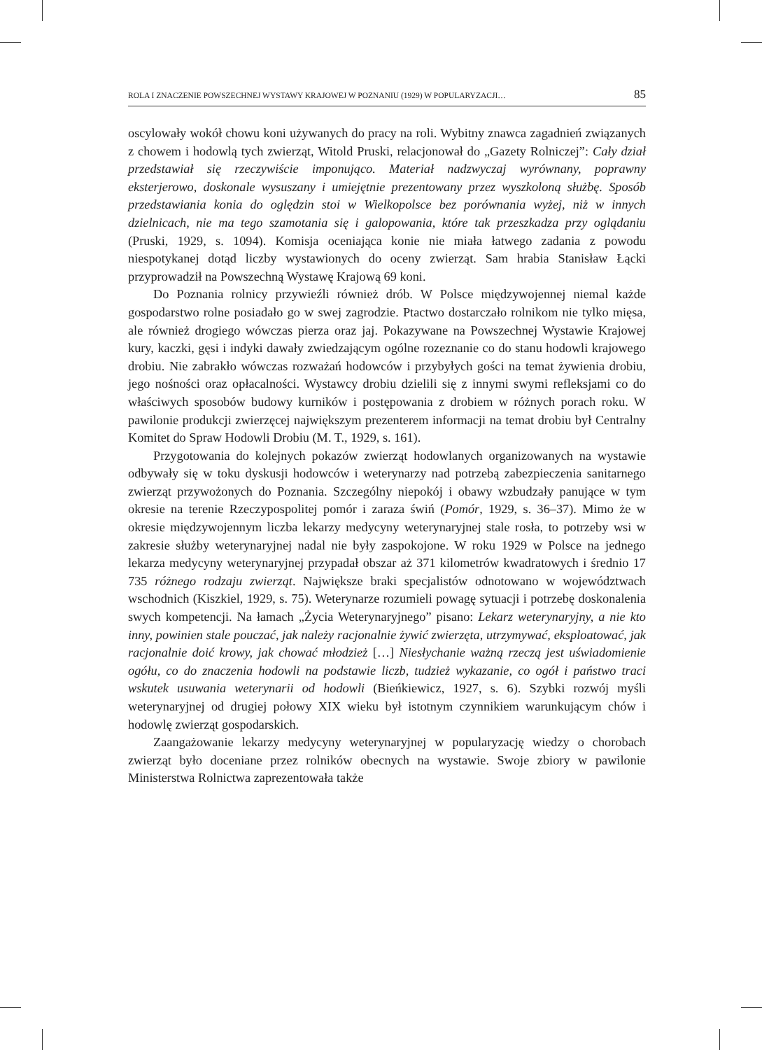ROLA I ZNACZENIE POWSZECHNEJ WYSTAWY KRAJOWEJ W POZNANIU (1929) W POPULARYZACJI… 85
oscylowały wokół chowu koni używanych do pracy na roli. Wybitny znawca zagadnień związanych z chowem i hodowlą tych zwierząt, Witold Pruski, relacjonował do „Gazety Rolniczej”: Cały dział przedstawiał się rzeczywiście imponująco. Materiał nadzwyczaj wyrównany, poprawny eksterjerowo, doskonale wysuszany i umiejętnie prezentowany przez wyszkoloną służbę. Sposób przedstawiania konia do oględzin stoi w Wielkopolsce bez porównania wyżej, niż w innych dzielnicach, nie ma tego szamotania się i galopowania, które tak przeszkadza przy oglądaniu (Pruski, 1929, s. 1094). Komisja oceniająca konie nie miała łatwego zadania z powodu niespotykanej dotąd liczby wystawionych do oceny zwierząt. Sam hrabia Stanisław Łącki przyprowadził na Powszechną Wystawę Krajową 69 koni.
Do Poznania rolnicy przywieźli również drób. W Polsce międzywojennej niemal każde gospodarstwo rolne posiadało go w swej zagrodzie. Ptactwo dostarczało rolnikom nie tylko mięsa, ale również drogiego wówczas pierza oraz jaj. Pokazywane na Powszechnej Wystawie Krajowej kury, kaczki, gęsi i indyki dawały zwiedzającym ogólne rozeznanie co do stanu hodowli krajowego drobiu. Nie zabrakło wówczas rozważań hodowców i przybyłych gości na temat żywienia drobiu, jego nośności oraz opłacalności. Wystawcy drobiu dzielili się z innymi swymi refleksjami co do właściwych sposobów budowy kurników i postępowania z drobiem w różnych porach roku. W pawilonie produkcji zwierzęcej największym prezenterem informacji na temat drobiu był Centralny Komitet do Spraw Hodowli Drobiu (M. T., 1929, s. 161).
Przygotowania do kolejnych pokazów zwierząt hodowlanych organizowanych na wystawie odbywały się w toku dyskusji hodowców i weterynarzy nad potrzebą zabezpieczenia sanitarnego zwierząt przywożonych do Poznania. Szczególny niepokój i obawy wzbudzały panujące w tym okresie na terenie Rzeczypospolitej pomór i zaraza świń (Pomór, 1929, s. 36–37). Mimo że w okresie międzywojennym liczba lekarzy medycyny weterynaryjnej stale rosła, to potrzeby wsi w zakresie służby weterynaryjnej nadal nie były zaspokojone. W roku 1929 w Polsce na jednego lekarza medycyny weterynaryjnej przypadał obszar aż 371 kilometrów kwadratowych i średnio 17 735 różnego rodzaju zwierząt. Największe braki specjalistów odnotowano w województwach wschodnich (Kiszkiel, 1929, s. 75). Weterynarze rozumieli powagę sytuacji i potrzebę doskonalenia swych kompetencji. Na łamach „Życia Weterynaryjnego” pisano: Lekarz weterynaryjny, a nie kto inny, powinien stale pouczać, jak należy racjonalnie żywić zwierzęta, utrzymywać, eksploatować, jak racjonalnie doić krowy, jak chować młodzież […] Niesłychanie ważną rzeczą jest uświadomienie ogółu, co do znaczenia hodowli na podstawie liczb, tudzież wykazanie, co ogół i państwo traci wskutek usuwania weterynarii od hodowli (Bieńkiewicz, 1927, s. 6). Szybki rozwój myśli weterynaryjnej od drugiej połowy XIX wieku był istotnym czynnikiem warunkującym chów i hodowlę zwierząt gospodarskich.
Zaangażowanie lekarzy medycyny weterynaryjnej w popularyzację wiedzy o chorobach zwierząt było doceniane przez rolników obecnych na wystawie. Swoje zbiory w pawilonie Ministerstwa Rolnictwa zaprezentowała także